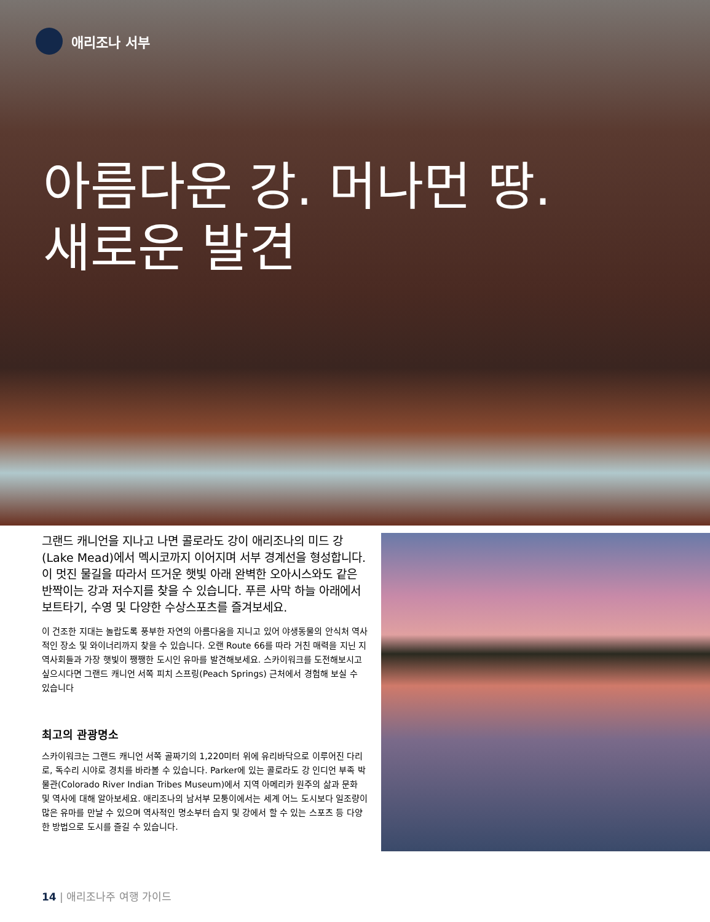애리조나 서부
아름다운 강. 머나먼 땅.
새로운 발견
그랜드 캐니언을 지나고 나면 콜로라도 강이 애리조나의 미드 강(Lake Mead)에서 멕시코까지 이어지며 서부 경계선을 형성합니다. 이 멋진 물길을 따라서 뜨거운 햇빛 아래 완벽한 오아시스와도 같은 반짝이는 강과 저수지를 찾을 수 있습니다. 푸른 사막 하늘 아래에서 보트타기, 수영 및 다양한 수상스포츠를 즐겨보세요.
이 건조한 지대는 놀랍도록 풍부한 자연의 아름다움을 지니고 있어 야생동물의 안식처 역사적인 장소 및 와이너리까지 찾을 수 있습니다. 오랜 Route 66를 따라 거친 매력을 지닌 지역사회들과 가장 햇빛이 쨍쨍한 도시인 유마를 발견해보세요. 스카이워크를 도전해보시고 싶으시다면 그랜드 캐니언 서쪽 피치 스프링(Peach Springs) 근처에서 경험해 보실 수 있습니다
최고의 관광명소
스카이워크는 그랜드 캐니언 서쪽 골짜기의 1,220미터 위에 유리바닥으로 이루어진 다리로, 독수리 시야로 경치를 바라볼 수 있습니다. Parker에 있는 콜로라도 강 인디언 부족 박물관(Colorado River Indian Tribes Museum)에서 지역 아메리카 원주의 삶과 문화 및 역사에 대해 알아보세요. 애리조나의 남서부 모퉁이에서는 세계 어느 도시보다 일조량이 많은 유마를 만날 수 있으며 역사적인 명소부터 습지 및 강에서 할 수 있는 스포츠 등 다양한 방법으로 도시를 즐길 수 있습니다.
14 | 애리조나주 여행 가이드